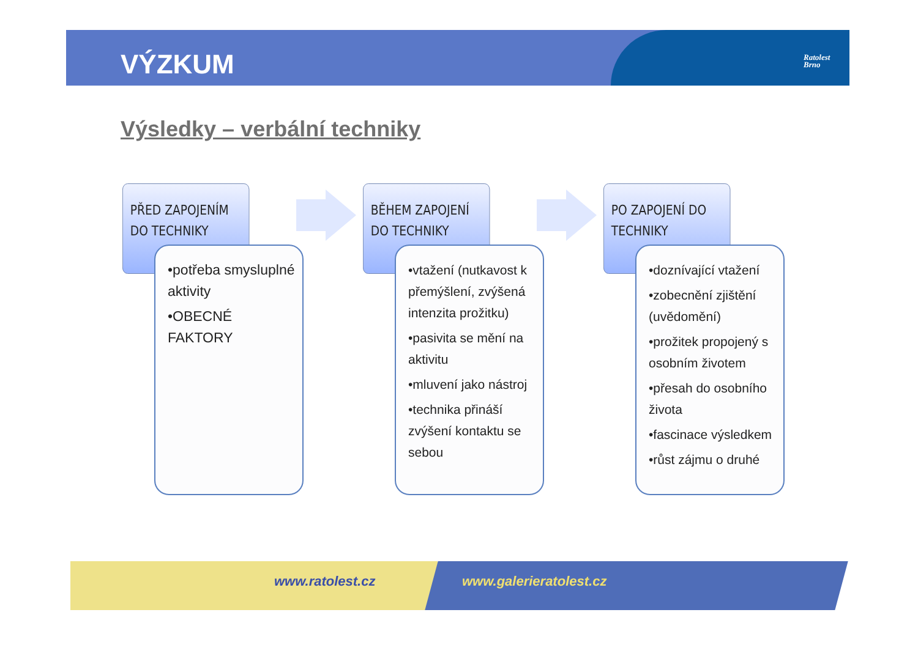VÝZKUM
Ratolest
Brno
Výsledky – verbální techniky
PŘED ZAPOJENÍM DO TECHNIKY
•potřeba smysluplné aktivity
•OBECNÉ FAKTORY
BĚHEM ZAPOJENÍ DO TECHNIKY
•vtažení (nutkavost k přemýšlení, zvýšená intenzita prožitku)
•pasivita se mění na aktivitu
•mluvení jako nástroj
•technika přináší zvýšení kontaktu se sebou
PO ZAPOJENÍ DO TECHNIKY
•doznívající vtažení
•zobecnění zjištění (uvědomění)
•prožitek propojený s osobním životem
•přesah do osobního života
•fascinace výsledkem
•růst zájmu o druhé
www.ratolest.cz www.galerieratolest.cz